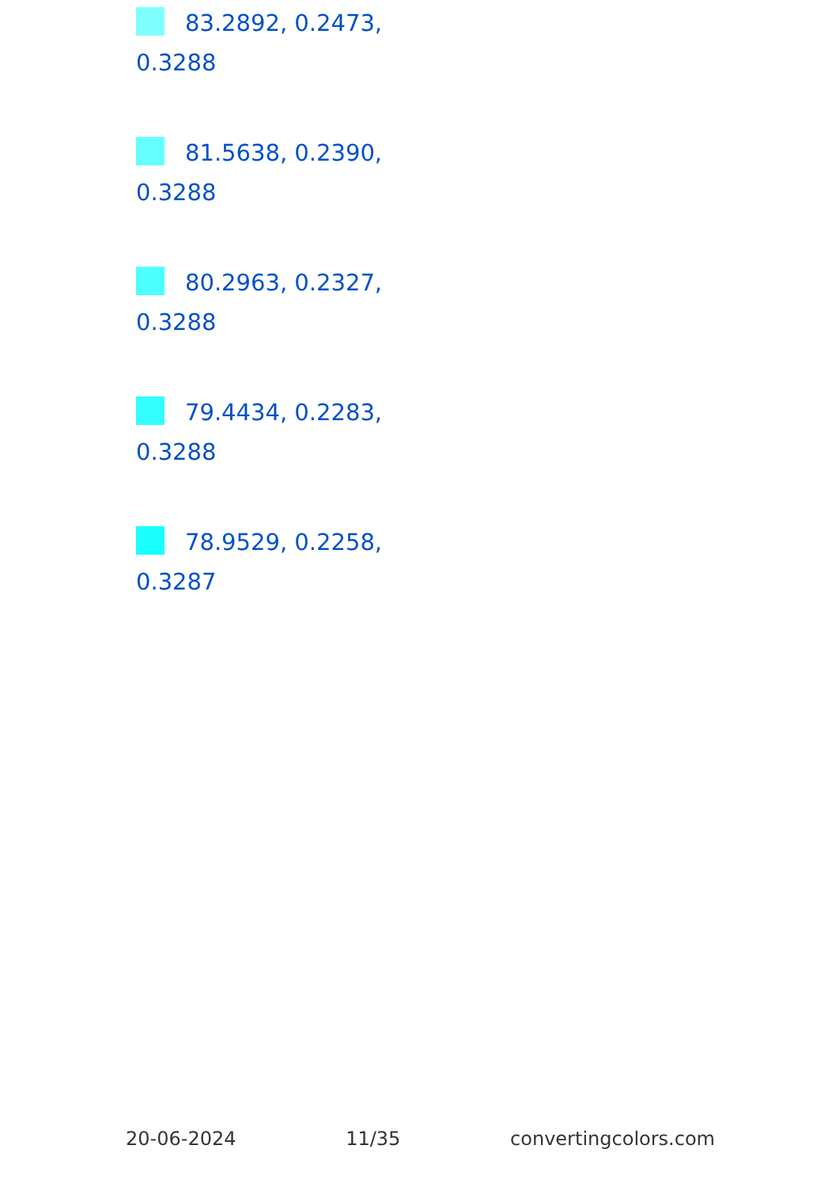83.2892, 0.2473, 0.3288
81.5638, 0.2390, 0.3288
80.2963, 0.2327, 0.3288
79.4434, 0.2283, 0.3288
78.9529, 0.2258, 0.3287
20-06-2024 11/35 convertingcolors.com